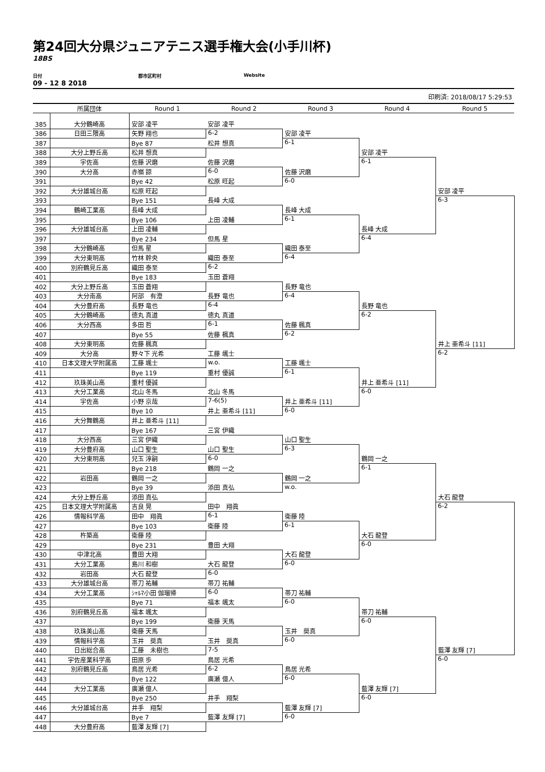第24回大分県ジュニアテニス選手権大会(小手川杯)
18BS
日付 郡市区町村 Website
09 - 12 8 2018
印刷済: 2018/08/17 5:29:53
| | 所属団体 | Round 1 | Round 2 | Round 3 | Round 4 | Round 5 |
| --- | --- | --- | --- | --- | --- | --- |
| 385 | 大分鶴崎高 | 安部 凌平 | 安部 凌平 | | | |
| 386 | 日田三隈高 | 矢野 翔也 | 6-2 | 安部 凌平 | | |
| 387 | | Bye 87 | 松井 想真 | 6-1 | | |
| 388 | 大分上野丘高 | 松井 想真 | | | 安部 凌平 | |
| 389 | 宇佐高 | 佐藤 沢磨 | 佐藤 沢磨 | | 6-1 | |
| 390 | 大分高 | 赤嶺 諒 | 6-0 | 佐藤 沢磨 | | |
| 391 | | Bye 42 | 松原 旺起 | 6-0 | | |
| 392 | 大分雄城台高 | 松原 旺起 | | | | 安部 凌平 |
| 393 | | Bye 151 | 長峰 大成 | | | 6-3 |
| 394 | 鶴崎工業高 | 長峰 大成 | | 長峰 大成 | | |
| 395 | | Bye 106 | 上田 凌輔 | 6-1 | | |
| 396 | 大分雄城台高 | 上田 凌輔 | | | 長峰 大成 | |
| 397 | | Bye 234 | 但馬 星 | | 6-4 | |
| 398 | 大分鶴崎高 | 但馬 星 | | 織田 泰至 | | |
| 399 | 大分東明高 | 竹林 幹央 | 織田 泰至 | 6-4 | | |
| 400 | 別府鶴見丘高 | 織田 泰至 | 6-2 | | | |
| 401 | | Bye 183 | 玉田 蒼翔 | | | |
| 402 | 大分上野丘高 | 玉田 蒼翔 | | 長野 竜也 | | |
| 403 | 大分南高 | 阿部 有澄 | 長野 竜也 | 6-4 | | |
| 404 | 大分豊府高 | 長野 竜也 | 6-4 | | 長野 竜也 | |
| 405 | 大分鶴崎高 | 徳丸 真道 | 徳丸 真道 | | 6-2 | |
| 406 | 大分西高 | 多田 哲 | 6-1 | 佐藤 楓真 | | |
| 407 | | Bye 55 | 佐藤 楓真 | 6-2 | | |
| 408 | 大分東明高 | 佐藤 楓真 | | | | 井上 亜希斗 [11] |
| 409 | 大分高 | 野々下 光希 | 工藤 颯士 | | | 6-2 |
| 410 | 日本文理大学附属高 | 工藤 颯士 | w.o. | 工藤 颯士 | | |
| 411 | | Bye 119 | 重村 優誠 | 6-1 | | |
| 412 | 玖珠美山高 | 重村 優誠 | | | 井上 亜希斗 [11] | |
| 413 | 大分工業高 | 北山 冬馬 | 北山 冬馬 | | 6-0 | |
| 414 | 宇佐高 | 小野 京哉 | 7-6(5) | 井上 亜希斗 [11] | | |
| 415 | | Bye 10 | 井上 亜希斗 [11] | 6-0 | | |
| 416 | 大分舞鶴高 | 井上 亜希斗 [11] | | | | |
| 417 | | Bye 167 | 三宮 伊織 | | | |
| 418 | 大分西高 | 三宮 伊織 | | 山口 聖生 | | |
| 419 | 大分豊府高 | 山口 聖生 | 山口 聖生 | 6-3 | | |
| 420 | 大分東明高 | 兒玉 淳嗣 | 6-0 | | 鶴岡 一之 | |
| 421 | | Bye 218 | 鶴岡 一之 | | 6-1 | |
| 422 | 岩田高 | 鶴岡 一之 | | 鶴岡 一之 | | |
| 423 | | Bye 39 | 添田 真弘 | w.o. | | |
| 424 | 大分上野丘高 | 添田 真弘 | | | | 大石 龍登 |
| 425 | 日本文理大学附属高 | 吉良 晃 | 田中 翔眞 | | | 6-2 |
| 426 | 情報科学高 | 田中 翔眞 | 6-1 | 衛藤 陸 | | |
| 427 | | Bye 103 | 衛藤 陸 | 6-1 | | |
| 428 | 杵築高 | 衛藤 陸 | | | 大石 龍登 | |
| 429 | | Bye 231 | 豊田 大翔 | | 6-0 | |
| 430 | 中津北高 | 豊田 大翔 | | 大石 龍登 | | |
| 431 | 大分工業高 | 島川 和樹 | 大石 龍登 | 6-0 | | |
| 432 | 岩田高 | 大石 龍登 | 6-0 | | | |
| 433 | 大分雄城台高 | 帯刀 祐輔 | 帯刀 祐輔 | | | |
| 434 | 大分工業高 | ｼｬﾙﾏ小田 伽瑠帰 | 6-0 | 帯刀 祐輔 | | |
| 435 | | Bye 71 | 福本 颯太 | 6-0 | | |
| 436 | 別府鶴見丘高 | 福本 颯太 | | | 帯刀 祐輔 | |
| 437 | | Bye 199 | 衛藤 天馬 | | 6-0 | |
| 438 | 玖珠美山高 | 衛藤 天馬 | | 玉井 奨真 | | |
| 439 | 情報科学高 | 玉井 奨真 | 玉井 奨真 | 6-0 | | |
| 440 | 日出総合高 | 工藤 未樹也 | 7-5 | | | 藍澤 友輝 [7] |
| 441 | 宇佐産業科学高 | 田原 歩 | 鳥居 光希 | | | 6-0 |
| 442 | 別府鶴見丘高 | 鳥居 光希 | 6-2 | 鳥居 光希 | | |
| 443 | | Bye 122 | 廣瀬 億人 | 6-0 | | |
| 444 | 大分工業高 | 廣瀬 億人 | | | 藍澤 友輝 [7] | |
| 445 | | Bye 250 | 井手 翔梨 | | 6-0 | |
| 446 | 大分雄城台高 | 井手 翔梨 | | 藍澤 友輝 [7] | | |
| 447 | | Bye 7 | 藍澤 友輝 [7] | 6-0 | | |
| 448 | 大分豊府高 | 藍澤 友輝 [7] | | | | |